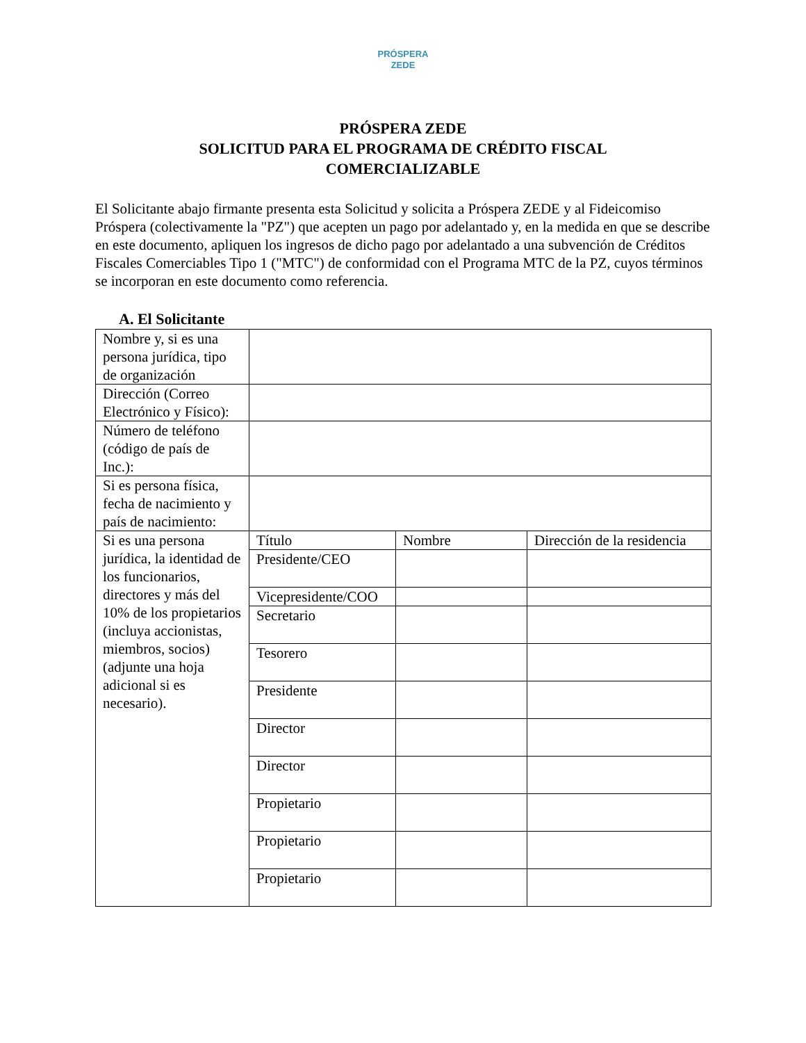PRÓSPERA
ZEDE
PRÓSPERA ZEDE
SOLICITUD PARA EL PROGRAMA DE CRÉDITO FISCAL
COMERCIALIZABLE
El Solicitante abajo firmante presenta esta Solicitud y solicita a Próspera ZEDE y al Fideicomiso Próspera (colectivamente la "PZ") que acepten un pago por adelantado y, en la medida en que se describe en este documento, apliquen los ingresos de dicho pago por adelantado a una subvención de Créditos Fiscales Comerciables Tipo 1 ("MTC") de conformidad con el Programa MTC de la PZ, cuyos términos se incorporan en este documento como referencia.
A. El Solicitante
| Nombre y, si es una persona jurídica, tipo de organización | | | |
| Dirección (Correo Electrónico y Físico): | | | |
| Número de teléfono (código de país de Inc.): | | | |
| Si es persona física, fecha de nacimiento y país de nacimiento: | | | |
| Si es una persona jurídica, la identidad de los funcionarios, directores y más del 10% de los propietarios (incluya accionistas, miembros, socios) (adjunte una hoja adicional si es necesario). | Título | Nombre | Dirección de la residencia |
| | Presidente/CEO | | |
| | Vicepresidente/COO | | |
| | Secretario | | |
| | Tesorero | | |
| | Presidente | | |
| | Director | | |
| | Director | | |
| | Propietario | | |
| | Propietario | | |
| | Propietario | | |